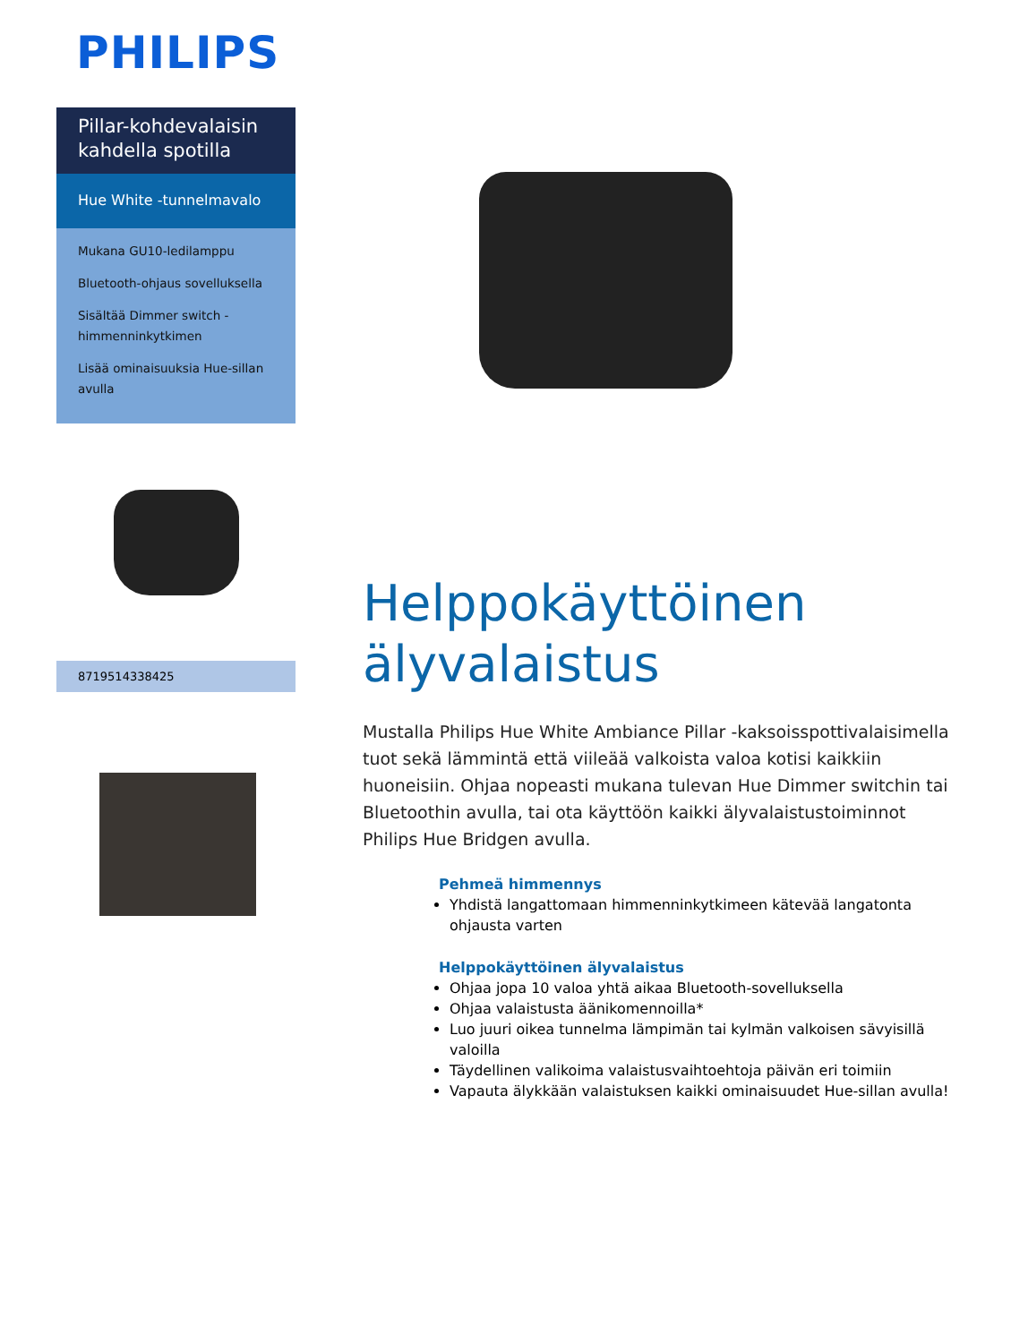PHILIPS
Pillar-kohdevalaisin kahdella spotilla
Hue White -tunnelmavalo
Mukana GU10-ledilamppu
Bluetooth-ohjaus sovelluksella
Sisältää Dimmer switch -himmenninkytkimen
Lisää ominaisuuksia Hue-sillan avulla
8719514338425
Helppokäyttöinen älyvalaistus
Mustalla Philips Hue White Ambiance Pillar -kaksoisspottivalaisimella tuot sekä lämmintä että viileää valkoista valoa kotisi kaikkiin huoneisiin. Ohjaa nopeasti mukana tulevan Hue Dimmer switchin tai Bluetoothin avulla, tai ota käyttöön kaikki älyvalaistustoiminnot Philips Hue Bridgen avulla.
Pehmeä himmennys
Yhdistä langattomaan himmenninkytkimeen kätevää langatonta ohjausta varten
Helppokäyttöinen älyvalaistus
Ohjaa jopa 10 valoa yhtä aikaa Bluetooth-sovelluksella
Ohjaa valaistusta äänikomennoilla*
Luo juuri oikea tunnelma lämpimän tai kylmän valkoisen sävyisillä valoilla
Täydellinen valikoima valaistusvaihtoehtoja päivän eri toimiin
Vapauta älykkään valaistuksen kaikki ominaisuudet Hue-sillan avulla!